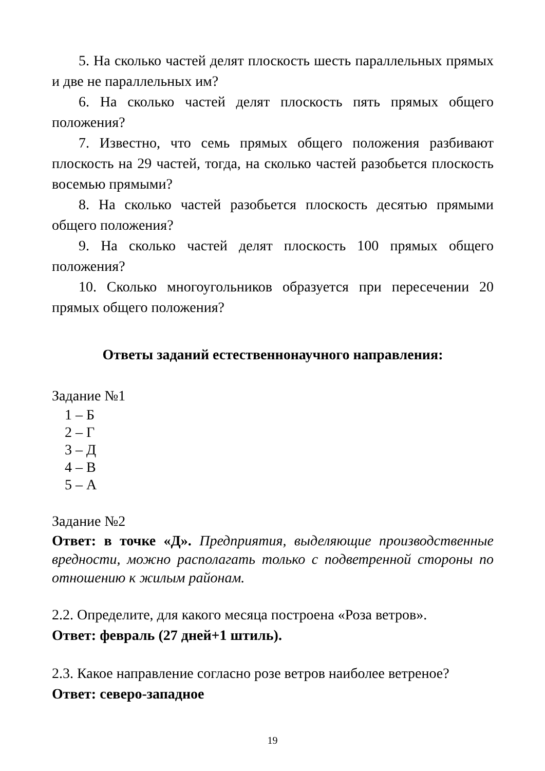5. На сколько частей делят плоскость шесть параллельных прямых и две не параллельных им?
6. На сколько частей делят плоскость пять прямых общего положения?
7. Известно, что семь прямых общего положения разбивают плоскость на 29 частей, тогда, на сколько частей разобьется плоскость восемью прямыми?
8. На сколько частей разобьется плоскость десятью прямыми общего положения?
9. На сколько частей делят плоскость 100 прямых общего положения?
10. Сколько многоугольников образуется при пересечении 20 прямых общего положения?
Ответы заданий естественнонаучного направления:
Задание №1
1 – Б
2 – Г
3 – Д
4 – В
5 – А
Задание №2
Ответ: в точке «Д». Предприятия, выделяющие производственные вредности, можно располагать только с подветренной стороны по отношению к жилым районам.
2.2. Определите, для какого месяца построена «Роза ветров».
Ответ: февраль (27 дней+1 штиль).
2.3. Какое направление согласно розе ветров наиболее ветреное?
Ответ: северо-западное
19